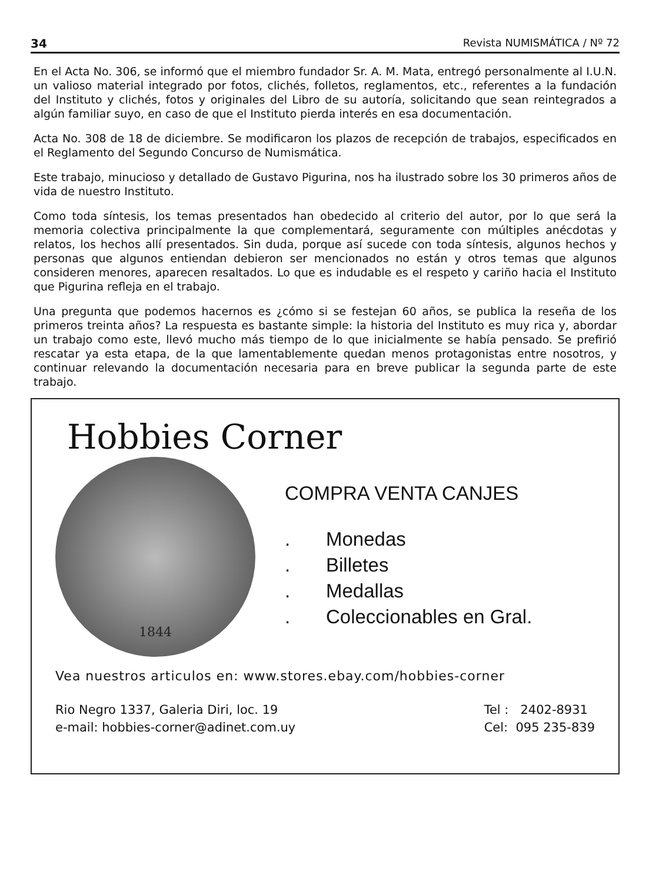34 Revista NUMISMÁTICA / Nº 72
En el Acta No. 306, se informó que el miembro fundador Sr. A. M. Mata, entregó personalmente al I.U.N. un valioso material integrado por fotos, clichés, folletos, reglamentos, etc., referentes a la fundación del Instituto y clichés, fotos y originales del Libro de su autoría, solicitando que sean reintegrados a algún familiar suyo, en caso de que el Instituto pierda interés en esa documentación.
Acta No. 308 de 18 de diciembre. Se modificaron los plazos de recepción de trabajos, especificados en el Reglamento del Segundo Concurso de Numismática.
Este trabajo, minucioso y detallado de Gustavo Pigurina, nos ha ilustrado sobre los 30 primeros años de vida de nuestro Instituto.
Como toda síntesis, los temas presentados han obedecido al criterio del autor, por lo que será la memoria colectiva principalmente la que complementará, seguramente con múltiples anécdotas y relatos, los hechos allí presentados. Sin duda, porque así sucede con toda síntesis, algunos hechos y personas que algunos entiendan debieron ser mencionados no están y otros temas que algunos consideren menores, aparecen resaltados. Lo que es indudable es el respeto y cariño hacia el Instituto que Pigurina refleja en el trabajo.
Una pregunta que podemos hacernos es ¿cómo si se festejan 60 años, se publica la reseña de los primeros treinta años? La respuesta es bastante simple: la historia del Instituto es muy rica y, abordar un trabajo como este, llevó mucho más tiempo de lo que inicialmente se había pensado. Se prefirió rescatar ya esta etapa, de la que lamentablemente quedan menos protagonistas entre nosotros, y continuar relevando la documentación necesaria para en breve publicar la segunda parte de este trabajo.
Hobbies Corner
1844
COMPRA VENTA CANJES
. Monedas
. Billetes
. Medallas
. Coleccionables en Gral.
Vea nuestros articulos en: www.stores.ebay.com/hobbies-corner
Rio Negro 1337, Galeria Diri, loc. 19
e-mail: hobbies-corner@adinet.com.uy
Tel : 2402-8931
Cel: 095 235-839